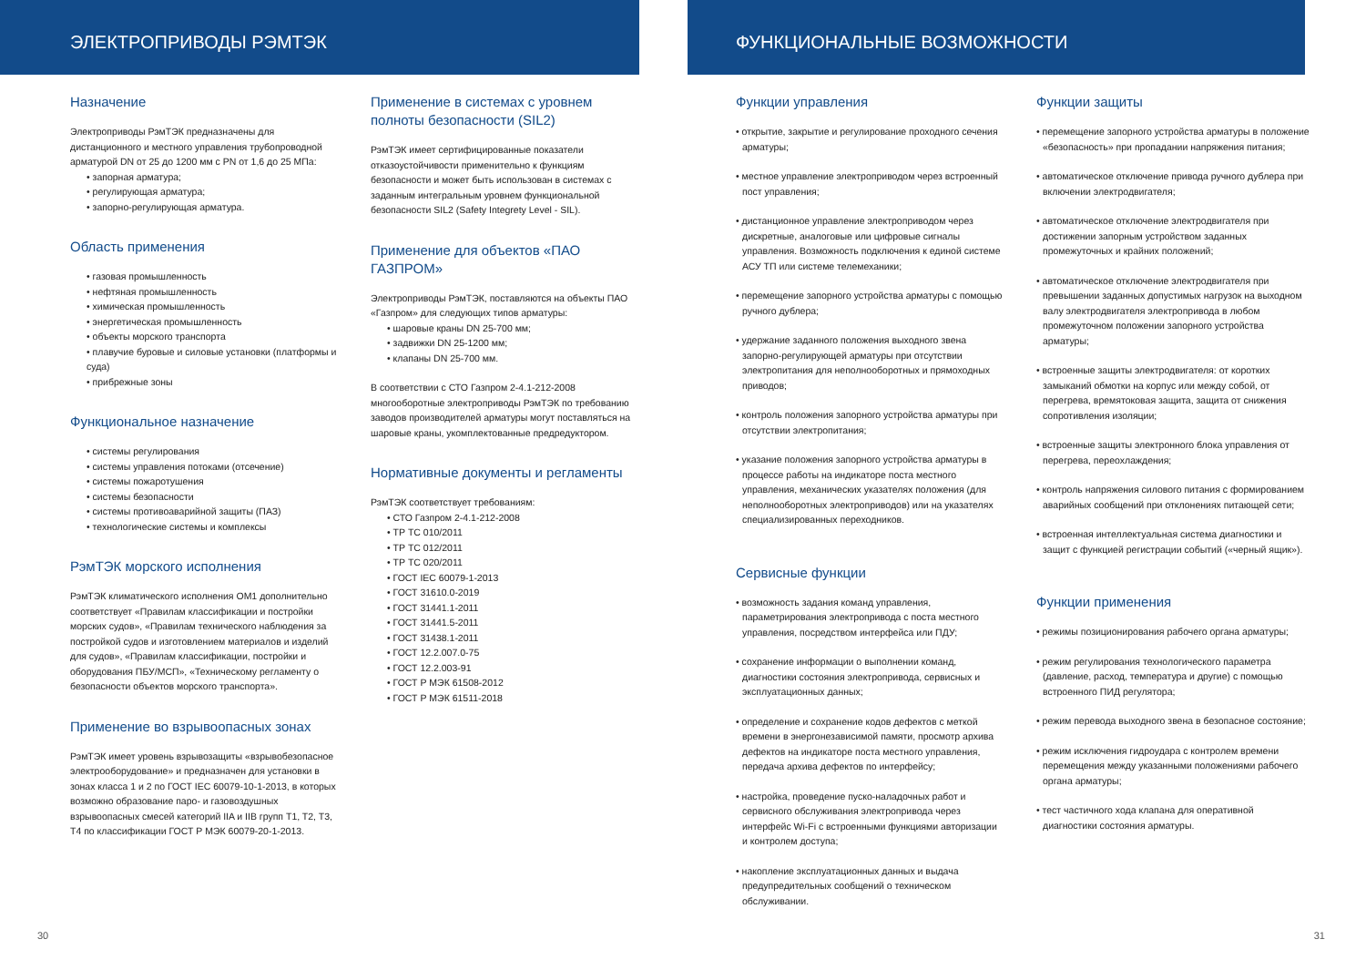ЭЛЕКТРОПРИВОДЫ РЭМТЭК
Назначение
Электроприводы РэмТЭК предназначены для дистанционного и местного управления трубопроводной арматурой DN от 25 до 1200 мм с PN от 1,6 до 25 МПа:
• запорная арматура;
• регулирующая арматура;
• запорно-регулирующая арматура.
Область применения
• газовая промышленность
• нефтяная промышленность
• химическая промышленность
• энергетическая промышленность
• объекты морского транспорта
• плавучие буровые и силовые установки (платформы и суда)
• прибрежные зоны
Функциональное назначение
• системы регулирования
• системы управления потоками (отсечение)
• системы пожаротушения
• системы безопасности
• системы противоаварийной защиты (ПАЗ)
• технологические системы и комплексы
РэмТЭК морского исполнения
РэмТЭК климатического исполнения ОМ1 дополнительно соответствует «Правилам классификации и постройки морских судов», «Правилам технического наблюдения за постройкой судов и изготовлением материалов и изделий для судов», «Правилам классификации, постройки и оборудования ПБУ/МСП», «Техническому регламенту о безопасности объектов морского транспорта».
Применение во взрывоопасных зонах
РэмТЭК имеет уровень взрывозащиты «взрывобезопасное электрооборудование» и предназначен для установки в зонах класса 1 и 2 по ГОСТ IEC 60079-10-1-2013, в которых возможно образование паро- и газовоздушных взрывоопасных смесей категорий IIA и IIB групп T1, T2, T3, T4 по классификации ГОСТ Р МЭК 60079-20-1-2013.
Применение в системах с уровнем полноты безопасности (SIL2)
РэмТЭК имеет сертифицированные показатели отказоустойчивости применительно к функциям безопасности и может быть использован в системах с заданным интегральным уровнем функциональной безопасности SIL2 (Safety Integrety Level - SIL).
Применение для объектов «ПАО ГАЗПРОМ»
Электроприводы РэмТЭК, поставляются на объекты ПАО «Газпром» для следующих типов арматуры:
• шаровые краны DN 25-700 мм;
• задвижки DN 25-1200 мм;
• клапаны DN 25-700 мм.
В соответствии с СТО Газпром 2-4.1-212-2008 многооборотные электроприводы РэмТЭК по требованию заводов производителей арматуры могут поставляться на шаровые краны, укомплектованные предредуктором.
Нормативные документы и регламенты
РэмТЭК соответствует требованиям:
• СТО Газпром 2-4.1-212-2008
• ТР ТС 010/2011
• ТР ТС 012/2011
• ТР ТС 020/2011
• ГОСТ IEC 60079-1-2013
• ГОСТ 31610.0-2019
• ГОСТ 31441.1-2011
• ГОСТ 31441.5-2011
• ГОСТ 31438.1-2011
• ГОСТ 12.2.007.0-75
• ГОСТ 12.2.003-91
• ГОСТ Р МЭК 61508-2012
• ГОСТ Р МЭК 61511-2018
30
ФУНКЦИОНАЛЬНЫЕ ВОЗМОЖНОСТИ
Функции управления
• открытие, закрытие и регулирование проходного сечения арматуры;
• местное управление электроприводом через встроенный пост управления;
• дистанционное управление электроприводом через дискретные, аналоговые или цифровые сигналы управления. Возможность подключения к единой системе АСУ ТП или системе телемеханики;
• перемещение запорного устройства арматуры с помощью ручного дублера;
• удержание заданного положения выходного звена запорно-регулирующей арматуры при отсутствии электропитания для неполнооборотных и прямоходных приводов;
• контроль положения запорного устройства арматуры при отсутствии электропитания;
• указание положения запорного устройства арматуры в процессе работы на индикаторе поста местного управления, механических указателях положения (для неполнооборотных электроприводов) или на указателях специализированных переходников.
Сервисные функции
• возможность задания команд управления, параметрирования электропривода с поста местного управления, посредством интерфейса или ПДУ;
• сохранение информации о выполнении команд, диагностики состояния электропривода, сервисных и эксплуатационных данных;
• определение и сохранение кодов дефектов с меткой времени в энергонезависимой памяти, просмотр архива дефектов на индикаторе поста местного управления, передача архива дефектов по интерфейсу;
• настройка, проведение пуско-наладочных работ и сервисного обслуживания электропривода через интерфейс Wi-Fi с встроенными функциями авторизации и контролем доступа;
• накопление эксплуатационных данных и выдача предупредительных сообщений о техническом обслуживании.
Функции защиты
• перемещение запорного устройства арматуры в положение «безопасность» при пропадании напряжения питания;
• автоматическое отключение привода ручного дублера при включении электродвигателя;
• автоматическое отключение электродвигателя при достижении запорным устройством заданных промежуточных и крайних положений;
• автоматическое отключение электродвигателя при превышении заданных допустимых нагрузок на выходном валу электродвигателя электропривода в любом промежуточном положении запорного устройства арматуры;
• встроенные защиты электродвигателя: от коротких замыканий обмотки на корпус или между собой, от перегрева, времятоковая защита, защита от снижения сопротивления изоляции;
• встроенные защиты электронного блока управления от перегрева, переохлаждения;
• контроль напряжения силового питания с формированием аварийных сообщений при отклонениях питающей сети;
• встроенная интеллектуальная система диагностики и защит с функцией регистрации событий («черный ящик»).
Функции применения
• режимы позиционирования рабочего органа арматуры;
• режим регулирования технологического параметра (давление, расход, температура и другие) с помощью встроенного ПИД регулятора;
• режим перевода выходного звена в безопасное состояние;
• режим исключения гидроудара с контролем времени перемещения между указанными положениями рабочего органа арматуры;
• тест частичного хода клапана для оперативной диагностики состояния арматуры.
31